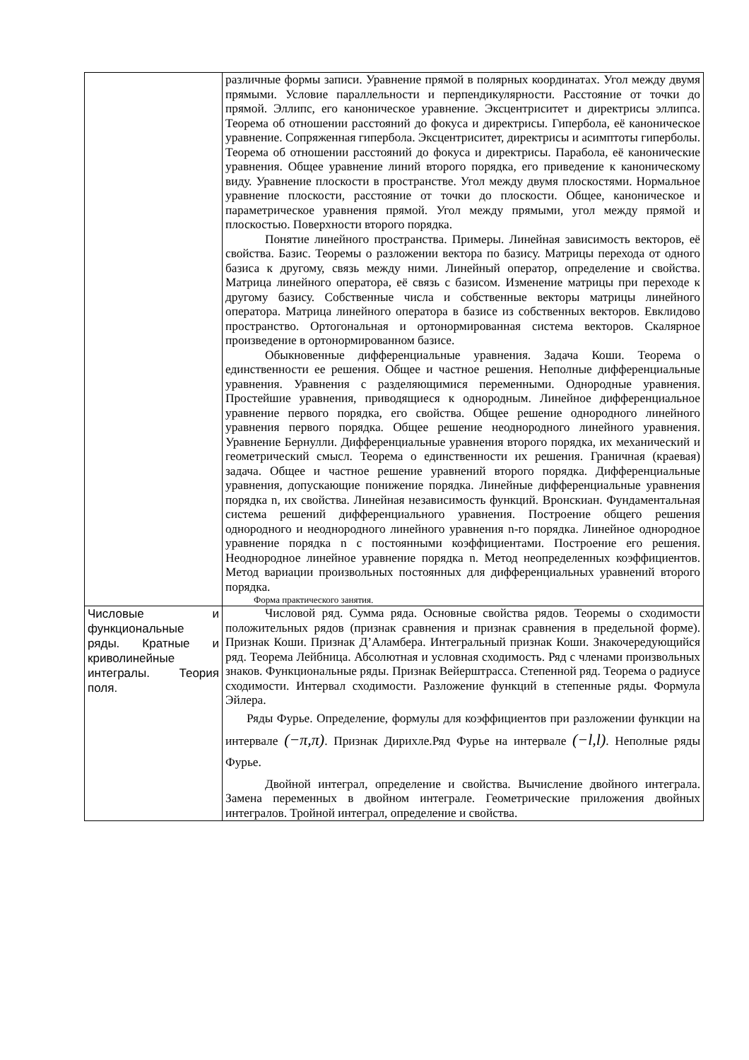| | различные формы записи. Уравнение прямой в полярных координатах. Угол между двумя прямыми. Условие параллельности и перпендикулярности. Расстояние от точки до прямой. Эллипс, его каноническое уравнение. Эксцентриситет и директрисы эллипса. Теорема об отношении расстояний до фокуса и директрисы. Гипербола, её каноническое уравнение. Сопряженная гипербола. Эксцентриситет, директрисы и асимптоты гиперболы. Теорема об отношении расстояний до фокуса и директрисы. Парабола, её канонические уравнения. Общее уравнение линий второго порядка, его приведение к каноническому виду. Уравнение плоскости в пространстве. Угол между двумя плоскостями. Нормальное уравнение плоскости, расстояние от точки до плоскости. Общее, каноническое и параметрическое уравнения прямой. Угол между прямыми, угол между прямой и плоскостью. Поверхности второго порядка. Понятие линейного пространства. Примеры. Линейная зависимость векторов, её свойства. Базис. Теоремы о разложении вектора по базису. Матрицы перехода от одного базиса к другому, связь между ними. Линейный оператор, определение и свойства. Матрица линейного оператора, её связь с базисом. Изменение матрицы при переходе к другому базису. Собственные числа и собственные векторы матрицы линейного оператора. Матрица линейного оператора в базисе из собственных векторов. Евклидово пространство. Ортогональная и ортонормированная система векторов. Скалярное произведение в ортонормированном базисе. Обыкновенные дифференциальные уравнения. Задача Коши. Теорема о единственности ее решения. Общее и частное решения. Неполные дифференциальные уравнения. Уравнения с разделяющимися переменными. Однородные уравнения. Простейшие уравнения, приводящиеся к однородным. Линейное дифференциальное уравнение первого порядка, его свойства. Общее решение однородного линейного уравнения первого порядка. Общее решение неоднородного линейного уравнения. Уравнение Бернулли. Дифференциальные уравнения второго порядка, их механический и геометрический смысл. Теорема о единственности их решения. Граничная (краевая) задача. Общее и частное решение уравнений второго порядка. Дифференциальные уравнения, допускающие понижение порядка. Линейные дифференциальные уравнения порядка n, их свойства. Линейная независимость функций. Вронскиан. Фундаментальная система решений дифференциального уравнения. Построение общего решения однородного и неоднородного линейного уравнения n-го порядка. Линейное однородное уравнение порядка n с постоянными коэффициентами. Построение его решения. Неоднородное линейное уравнение порядка n. Метод неопределенных коэффициентов. Метод вариации произвольных постоянных для дифференциальных уравнений второго порядка. Форма практического занятия. |
| Числовые и функциональные ряды. Кратные и криволинейные интегралы. Теория поля. | Числовой ряд. Сумма ряда. Основные свойства рядов. Теоремы о сходимости положительных рядов (признак сравнения и признак сравнения в предельной форме). Признак Коши. Признак Д’Аламбера. Интегральный признак Коши. Знакочередующийся ряд. Теорема Лейбница. Абсолютная и условная сходимость. Ряд с членами произвольных знаков. Функциональные ряды. Признак Вейерштрасса. Степенной ряд. Теорема о радиусе сходимости. Интервал сходимости. Разложение функций в степенные ряды. Формула Эйлера. Ряды Фурье. Определение, формулы для коэффициентов при разложении функции на интервале (−π,π) . Признак Дирихле.Ряд Фурье на интервале (−l,l) . Неполные ряды Фурье. Двойной интеграл, определение и свойства. Вычисление двойного интеграла. Замена переменных в двойном интеграле. Геометрические приложения двойных интегралов. Тройной интеграл, определение и свойства. |